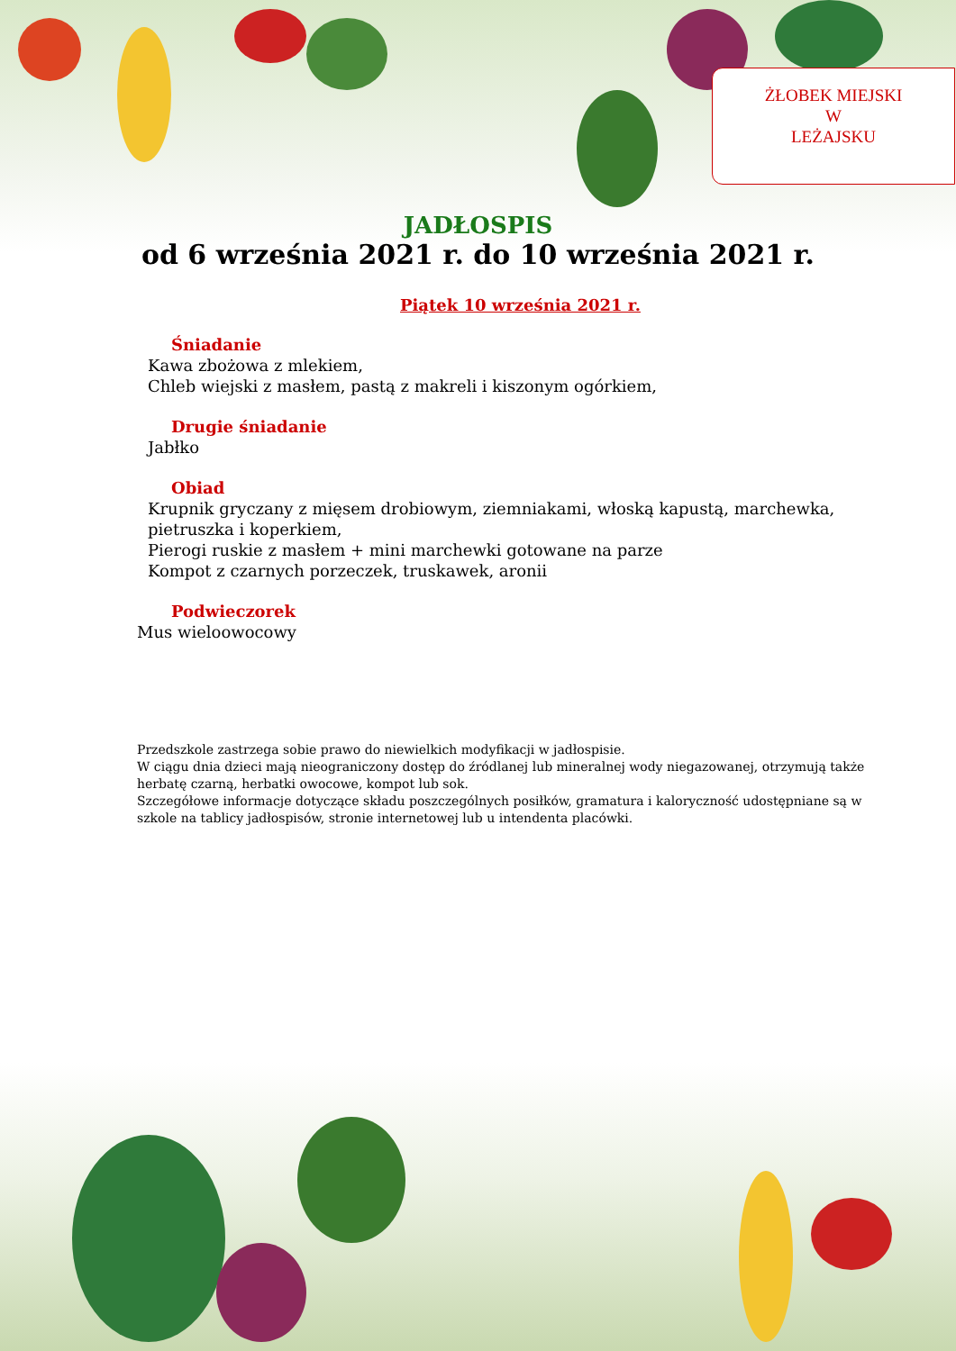ŻŁOBEK MIEJSKI
W
LEŻAJSKU
JADŁOSPIS
od 6 września 2021 r. do 10 września 2021 r.
Piątek 10 września 2021 r.
Śniadanie
Kawa zbożowa z mlekiem,
Chleb wiejski z masłem, pastą z makreli i kiszonym ogórkiem,
Drugie śniadanie
Jabłko
Obiad
Krupnik gryczany z mięsem drobiowym, ziemniakami, włoską kapustą, marchewka,
pietruszka i koperkiem,
Pierogi ruskie z masłem + mini marchewki gotowane na parze
Kompot z czarnych porzeczek, truskawek, aronii
Podwieczorek
Mus wieloowocowy
Przedszkole zastrzega sobie prawo do niewielkich modyfikacji w jadłospisie.
W ciągu dnia dzieci mają nieograniczony dostęp do źródlanej lub mineralnej wody niegazowanej, otrzymują także herbatę czarną, herbatki owocowe, kompot lub sok.
Szczegółowe informacje dotyczące składu poszczególnych posiłków, gramatura i kaloryczność udostępniane są w szkole na tablicy jadłospisów, stronie internetowej lub u intendenta placówki.